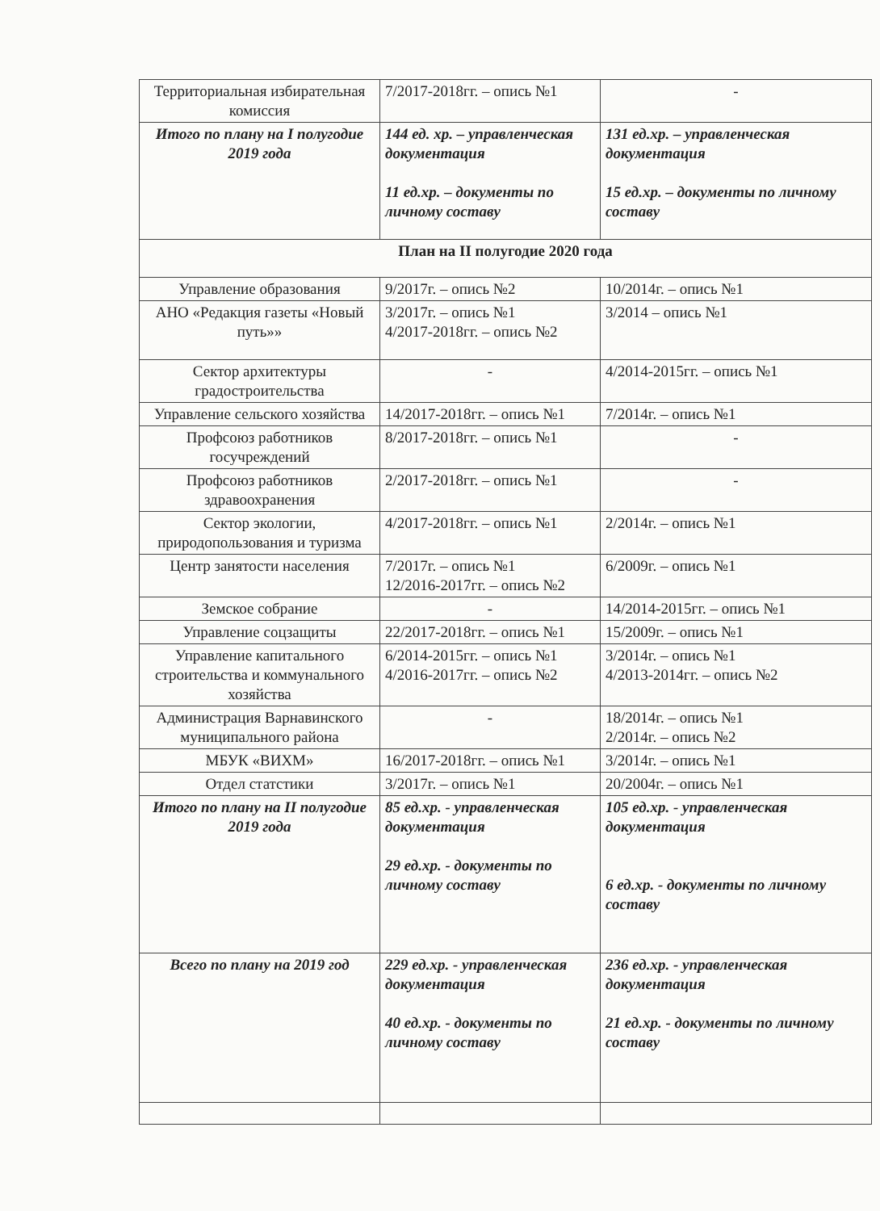| Территориальная избирательная комиссия | 7/2017-2018гг. – опись №1 | - |
| Итого по плану на I полугодие 2019 года | 144 ед. хр. – управленческая документация 11 ед.хр. – документы по личному составу | 131 ед.хр. – управленческая документация 15 ед.хр. – документы по личному составу |
| План на II полугодие 2020 года | | |
| Управление образования | 9/2017г. – опись №2 | 10/2014г. – опись №1 |
| АНО «Редакция газеты «Новый путь»» | 3/2017г. – опись №1 4/2017-2018гг. – опись №2 | 3/2014 – опись №1 |
| Сектор архитектуры градостроительства | - | 4/2014-2015гг. – опись №1 |
| Управление сельского хозяйства | 14/2017-2018гг. – опись №1 | 7/2014г. – опись №1 |
| Профсоюз работников госучреждений | 8/2017-2018гг. – опись №1 | - |
| Профсоюз работников здравоохранения | 2/2017-2018гг. – опись №1 | - |
| Сектор экологии, природопользования и туризма | 4/2017-2018гг. – опись №1 | 2/2014г. – опись №1 |
| Центр занятости населения | 7/2017г. – опись №1 12/2016-2017гг. – опись №2 | 6/2009г. – опись №1 |
| Земское собрание | - | 14/2014-2015гг. – опись №1 |
| Управление соцзащиты | 22/2017-2018гг. – опись №1 | 15/2009г. – опись №1 |
| Управление капитального строительства и коммунального хозяйства | 6/2014-2015гг. – опись №1 4/2016-2017гг. – опись №2 | 3/2014г. – опись №1 4/2013-2014гг. – опись №2 |
| Администрация Варнавинского муниципального района | - | 18/2014г. – опись №1 2/2014г. – опись №2 |
| МБУК «ВИХМ» | 16/2017-2018гг. – опись №1 | 3/2014г. – опись №1 |
| Отдел статстики | 3/2017г. – опись №1 | 20/2004г. – опись №1 |
| Итого по плану на II полугодие 2019 года | 85 ед.хр. - управленческая документация 29 ед.хр. - документы по личному составу | 105 ед.хр. - управленческая документация 6 ед.хр. - документы по личному составу |
| Всего по плану на 2019 год | 229 ед.хр. - управленческая документация 40 ед.хр. - документы по личному составу | 236 ед.хр. - управленческая документация 21 ед.хр. - документы по личному составу |